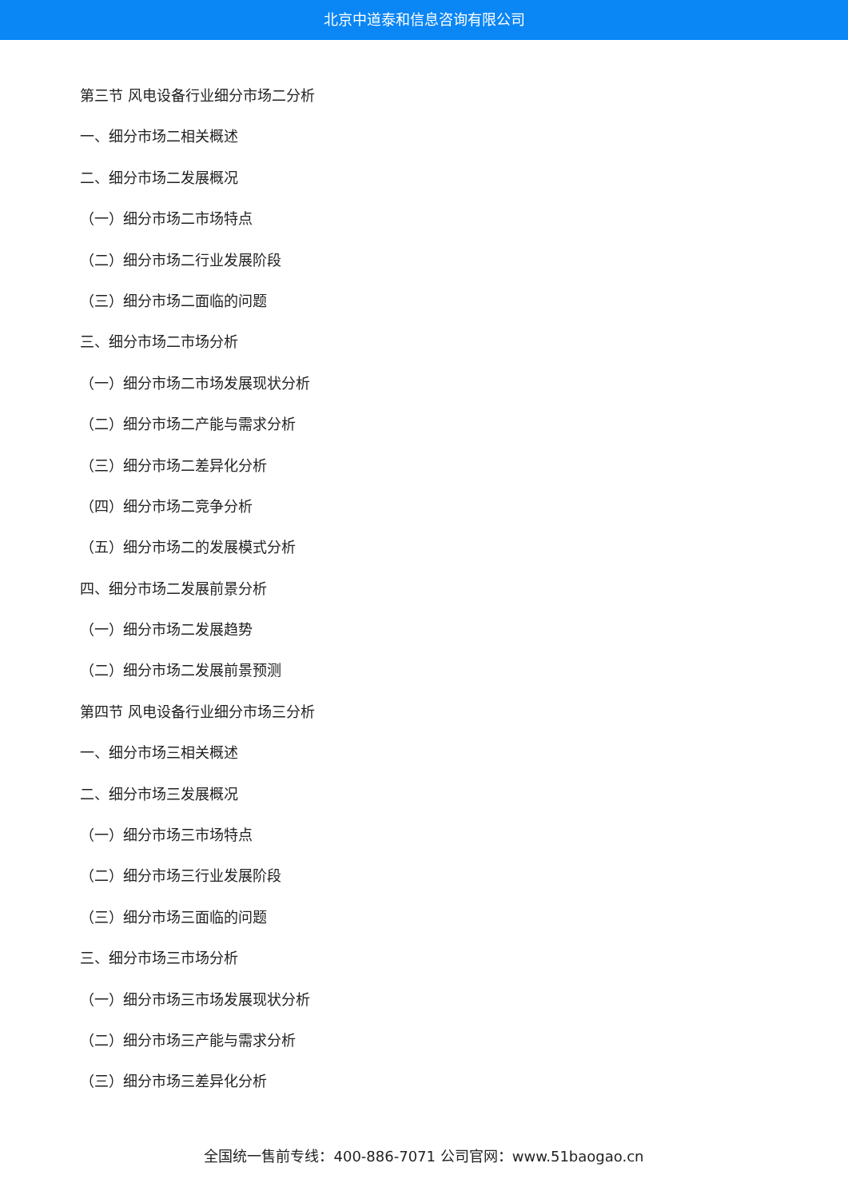北京中道泰和信息咨询有限公司
第三节 风电设备行业细分市场二分析
一、细分市场二相关概述
二、细分市场二发展概况
（一）细分市场二市场特点
（二）细分市场二行业发展阶段
（三）细分市场二面临的问题
三、细分市场二市场分析
（一）细分市场二市场发展现状分析
（二）细分市场二产能与需求分析
（三）细分市场二差异化分析
（四）细分市场二竞争分析
（五）细分市场二的发展模式分析
四、细分市场二发展前景分析
（一）细分市场二发展趋势
（二）细分市场二发展前景预测
第四节 风电设备行业细分市场三分析
一、细分市场三相关概述
二、细分市场三发展概况
（一）细分市场三市场特点
（二）细分市场三行业发展阶段
（三）细分市场三面临的问题
三、细分市场三市场分析
（一）细分市场三市场发展现状分析
（二）细分市场三产能与需求分析
（三）细分市场三差异化分析
全国统一售前专线：400-886-7071 公司官网：www.51baogao.cn